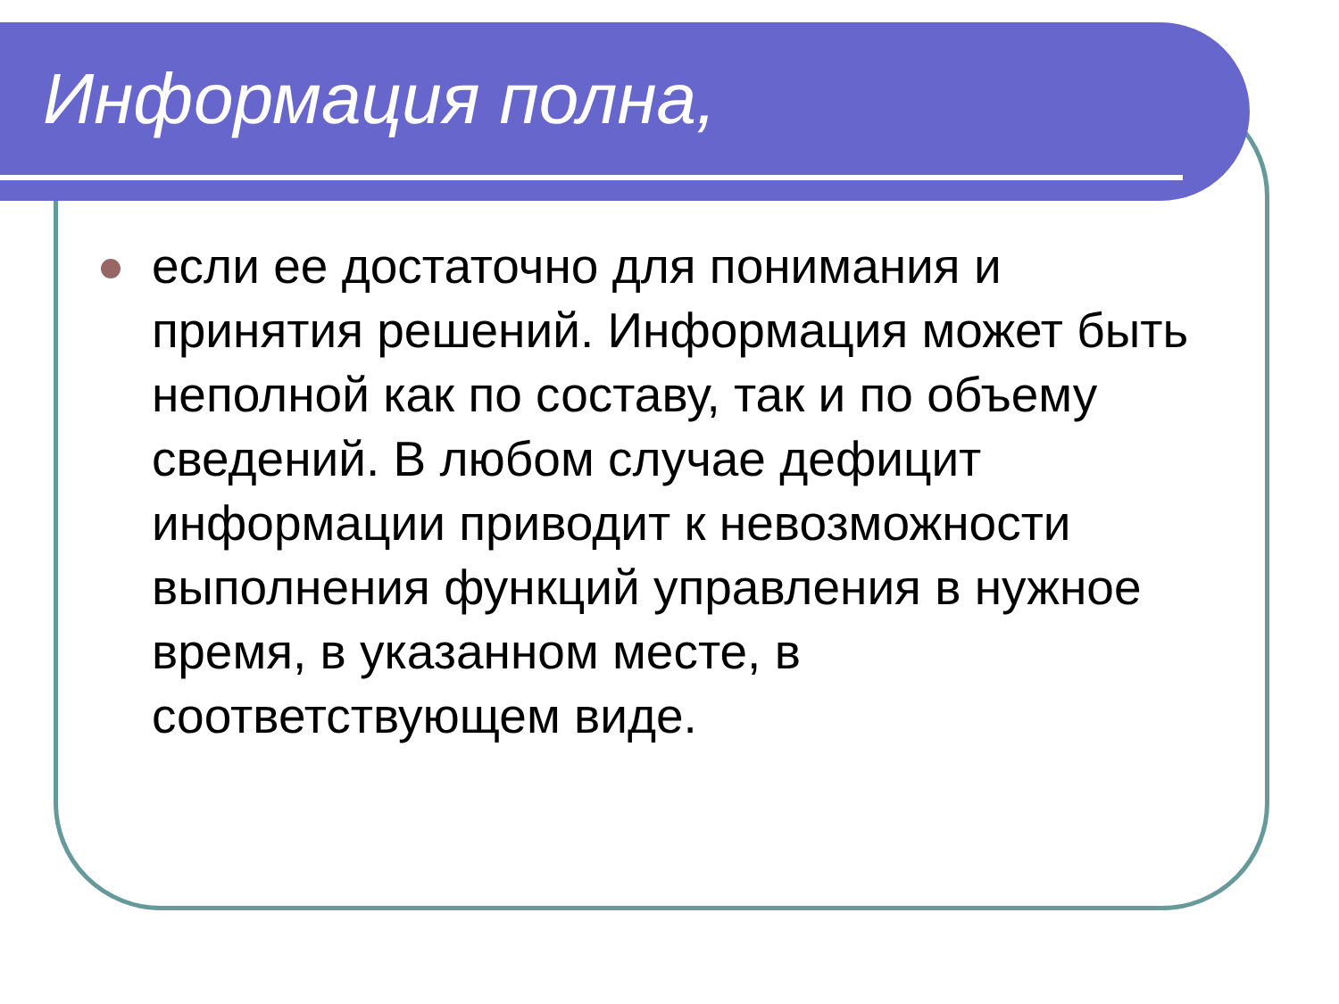Информация полна,
если ее достаточно для понимания и принятия решений. Информация может быть неполной как по составу, так и по объему сведений. В любом случае дефицит информации приводит к невозможности выполнения функций управления в нужное время, в указанном месте, в соответствующем виде.